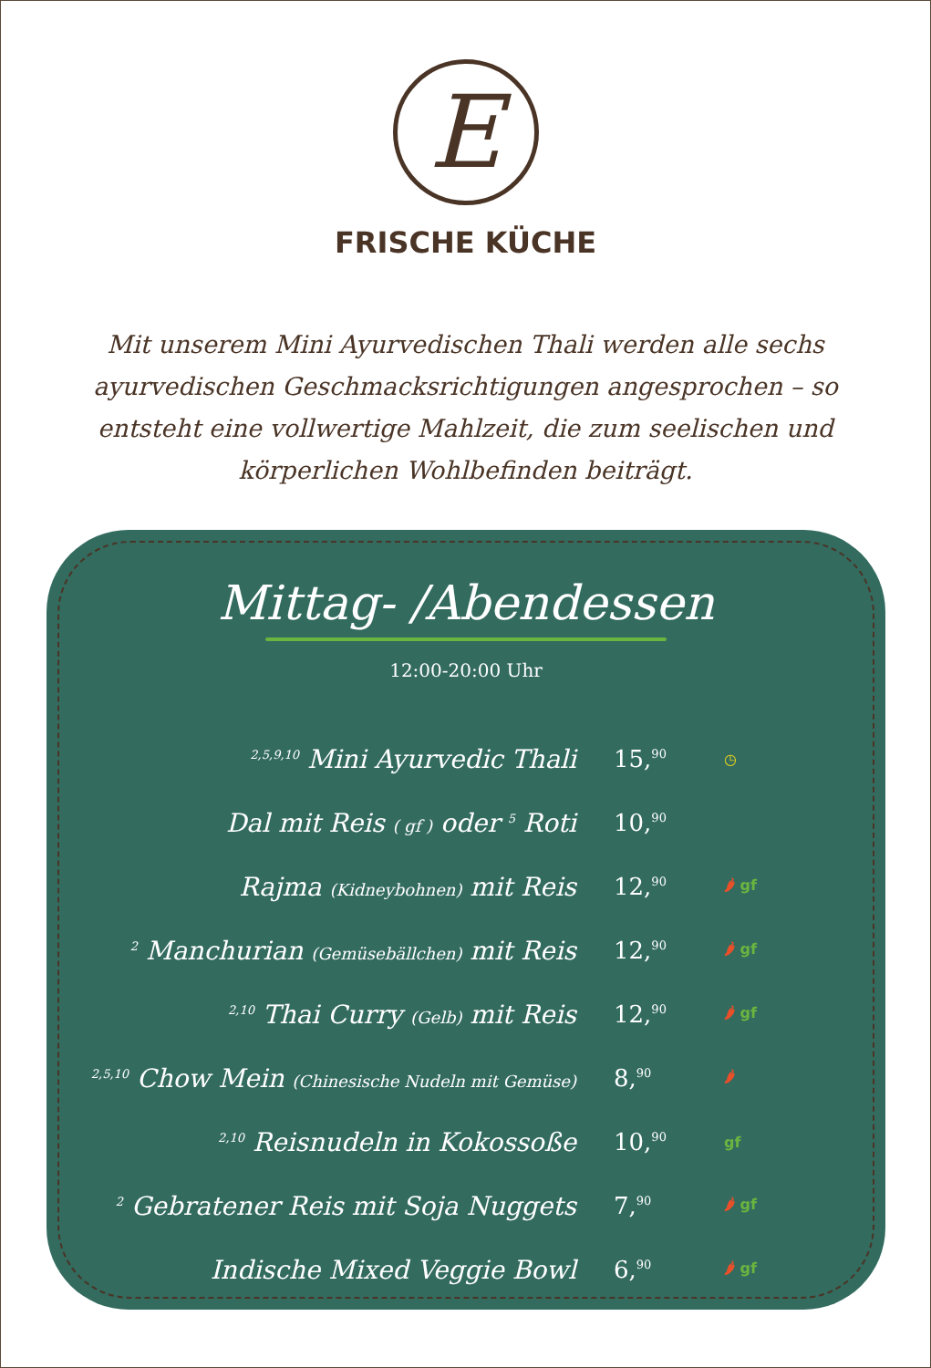E
FRISCHE KÜCHE
Mit unserem Mini Ayurvedischen Thali werden alle sechs ayurvedischen Geschmacksrichtigungen angesprochen – so entsteht eine vollwertige Mahlzeit, die zum seelischen und körperlichen Wohlbefinden beiträgt.
Mittag- /Abendessen
12:00-20:00 Uhr
| <sup>2,5,9,10</sup> Mini Ayurvedic Thali | 15,<sup>90</sup> | ◷ |
| Dal mit Reis ( gf ) oder <sup>5</sup> Roti | 10,<sup>90</sup> | |
| Rajma (Kidneybohnen) mit Reis | 12,<sup>90</sup> | 🌶 gf |
| <sup>2</sup> Manchurian (Gemüsebällchen) mit Reis | 12,<sup>90</sup> | 🌶 gf |
| <sup>2,10</sup> Thai Curry (Gelb) mit Reis | 12,<sup>90</sup> | 🌶 gf |
| <sup>2,5,10</sup> Chow Mein (Chinesische Nudeln mit Gemüse) | 8,<sup>90</sup> | 🌶 |
| <sup>2,10</sup> Reisnudeln in Kokossoße | 10,<sup>90</sup> | gf |
| <sup>2</sup> Gebratener Reis mit Soja Nuggets | 7,<sup>90</sup> | 🌶 gf |
| Indische Mixed Veggie Bowl | 6,<sup>90</sup> | 🌶 gf |